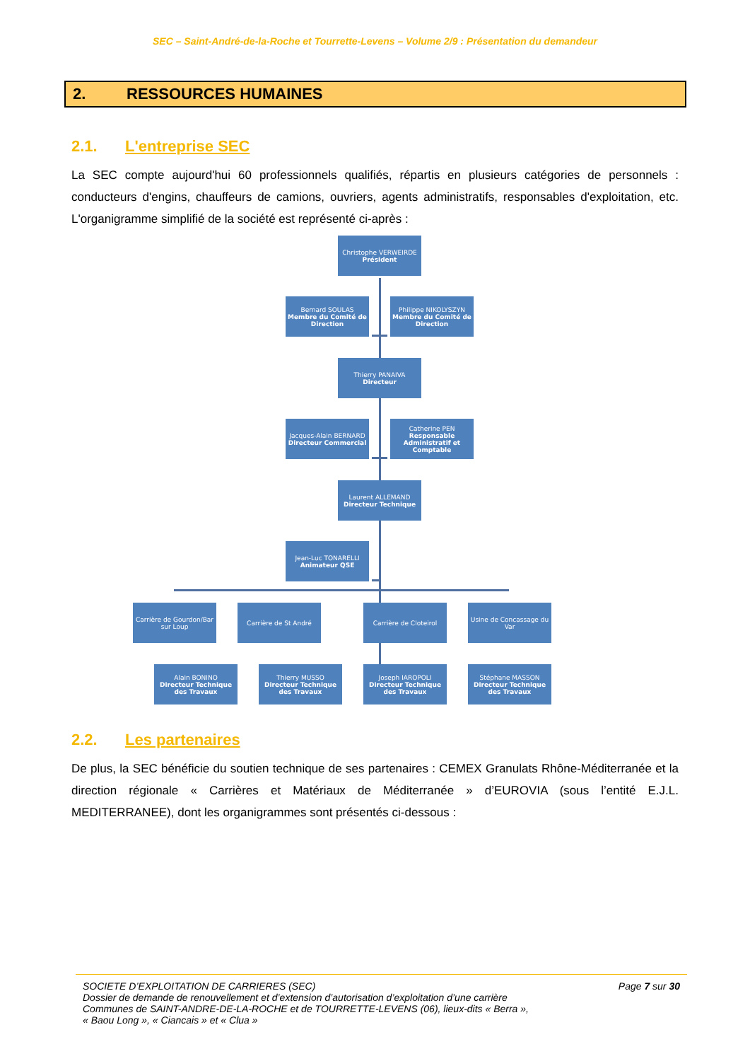SEC – Saint-André-de-la-Roche et Tourrette-Levens – Volume 2/9 : Présentation du demandeur
2. RESSOURCES HUMAINES
2.1. L'entreprise SEC
La SEC compte aujourd'hui 60 professionnels qualifiés, répartis en plusieurs catégories de personnels : conducteurs d'engins, chauffeurs de camions, ouvriers, agents administratifs, responsables d'exploitation, etc. L'organigramme simplifié de la société est représenté ci-après :
Christophe VERWEIRDE
Président
Bernard SOULAS
Membre du Comité de Direction
Philippe NIKOLYSZYN
Membre du Comité de Direction
Thierry PANAIVA
Directeur
Jacques-Alain BERNARD
Directeur Commercial
Catherine PEN
Responsable Administratif et Comptable
Laurent ALLEMAND
Directeur Technique
Jean-Luc TONARELLI
Animateur QSE
Carrière de Gourdon/Bar sur Loup
Carrière de St André Carrière de Cloteirol
Usine de Concassage du Var
Alain BONINO
Directeur Technique des Travaux
Thierry MUSSO
Directeur Technique des Travaux
Joseph IAROPOLI
Directeur Technique des Travaux
Stéphane MASSON
Directeur Technique des Travaux
2.2. Les partenaires
De plus, la SEC bénéficie du soutien technique de ses partenaires : CEMEX Granulats Rhône-Méditerranée et la direction régionale « Carrières et Matériaux de Méditerranée » d’EUROVIA (sous l’entité E.J.L. MEDITERRANEE), dont les organigrammes sont présentés ci-dessous :
Page 7 sur 30 SOCIETE D’EXPLOITATION DE CARRIERES (SEC)
Dossier de demande de renouvellement et d’extension d’autorisation d’exploitation d’une carrière
Communes de SAINT-ANDRE-DE-LA-ROCHE et de TOURRETTE-LEVENS (06), lieux-dits « Berra »,
« Baou Long », « Ciancais » et « Clua »